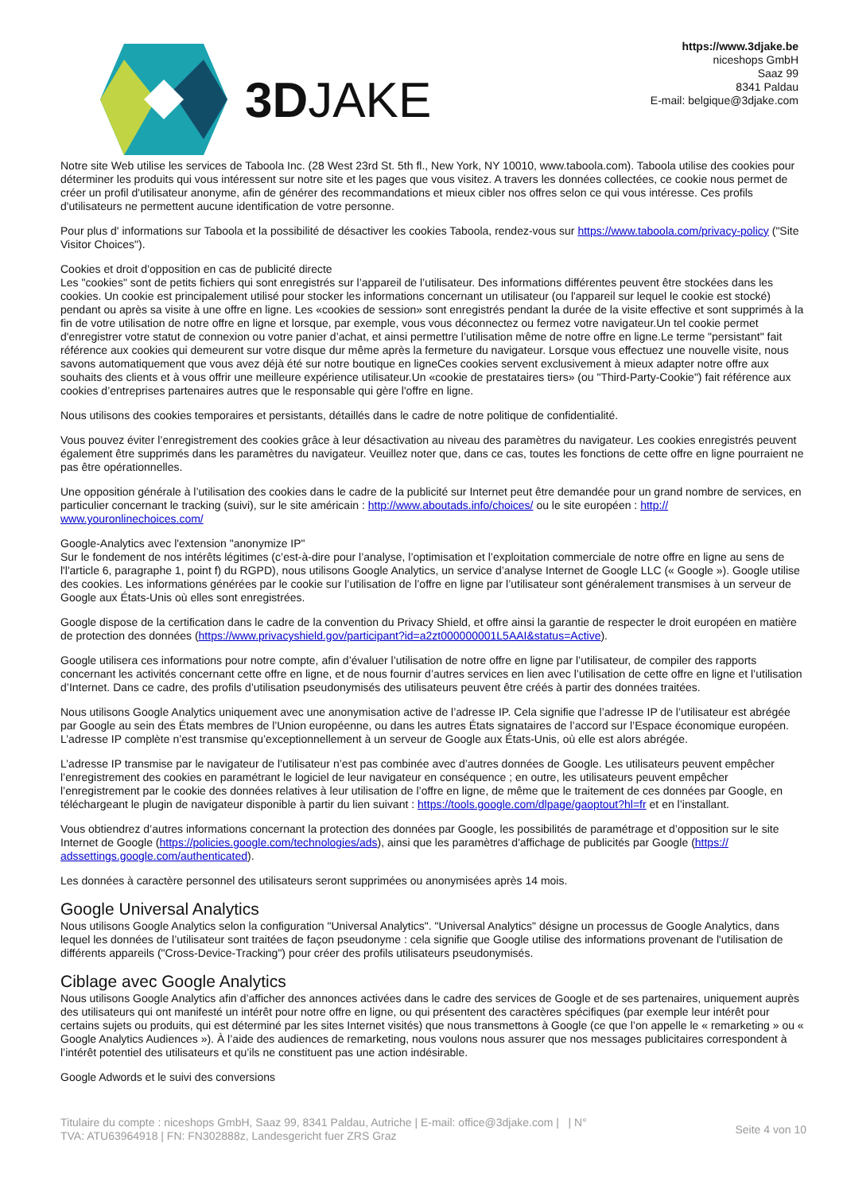3DJAKE
https://www.3djake.be
niceshops GmbH
Saaz 99
8341 Paldau
E-mail: belgique@3djake.com
Notre site Web utilise les services de Taboola Inc. (28 West 23rd St. 5th fl., New York, NY 10010, www.taboola.com). Taboola utilise des cookies pour déterminer les produits qui vous intéressent sur notre site et les pages que vous visitez. A travers les données collectées, ce cookie nous permet de créer un profil d'utilisateur anonyme, afin de générer des recommandations et mieux cibler nos offres selon ce qui vous intéresse. Ces profils d'utilisateurs ne permettent aucune identification de votre personne.
Pour plus d' informations sur Taboola et la possibilité de désactiver les cookies Taboola, rendez-vous sur https://www.taboola.com/privacy-policy ("Site Visitor Choices").
Cookies et droit d’opposition en cas de publicité directe
Les "cookies" sont de petits fichiers qui sont enregistrés sur l’appareil de l’utilisateur. Des informations différentes peuvent être stockées dans les cookies. Un cookie est principalement utilisé pour stocker les informations concernant un utilisateur (ou l'appareil sur lequel le cookie est stocké) pendant ou après sa visite à une offre en ligne. Les «cookies de session» sont enregistrés pendant la durée de la visite effective et sont supprimés à la fin de votre utilisation de notre offre en ligne et lorsque, par exemple, vous vous déconnectez ou fermez votre navigateur.Un tel cookie permet d'enregistrer votre statut de connexion ou votre panier d’achat, et ainsi permettre l’utilisation même de notre offre en ligne.Le terme "persistant" fait référence aux cookies qui demeurent sur votre disque dur même après la fermeture du navigateur. Lorsque vous effectuez une nouvelle visite, nous savons automatiquement que vous avez déjà été sur notre boutique en ligneCes cookies servent exclusivement à mieux adapter notre offre aux souhaits des clients et à vous offrir une meilleure expérience utilisateur.Un «cookie de prestataires tiers» (ou "Third-Party-Cookie") fait référence aux cookies d’entreprises partenaires autres que le responsable qui gère l'offre en ligne.
Nous utilisons des cookies temporaires et persistants, détaillés dans le cadre de notre politique de confidentialité.
Vous pouvez éviter l’enregistrement des cookies grâce à leur désactivation au niveau des paramètres du navigateur. Les cookies enregistrés peuvent également être supprimés dans les paramètres du navigateur. Veuillez noter que, dans ce cas, toutes les fonctions de cette offre en ligne pourraient ne pas être opérationnelles.
Une opposition générale à l’utilisation des cookies dans le cadre de la publicité sur Internet peut être demandée pour un grand nombre de services, en particulier concernant le tracking (suivi), sur le site américain : http://www.aboutads.info/choices/ ou le site européen : http://
www.youronlinechoices.com/
Google-Analytics avec l'extension "anonymize IP"
Sur le fondement de nos intérêts légitimes (c’est-à-dire pour l’analyse, l’optimisation et l’exploitation commerciale de notre offre en ligne au sens de l'l'article 6, paragraphe 1, point f) du RGPD), nous utilisons Google Analytics, un service d’analyse Internet de Google LLC (« Google »). Google utilise des cookies. Les informations générées par le cookie sur l’utilisation de l’offre en ligne par l’utilisateur sont généralement transmises à un serveur de Google aux États-Unis où elles sont enregistrées.
Google dispose de la certification dans le cadre de la convention du Privacy Shield, et offre ainsi la garantie de respecter le droit européen en matière de protection des données (https://www.privacyshield.gov/participant?id=a2zt000000001L5AAI&status=Active).
Google utilisera ces informations pour notre compte, afin d’évaluer l’utilisation de notre offre en ligne par l’utilisateur, de compiler des rapports concernant les activités concernant cette offre en ligne, et de nous fournir d’autres services en lien avec l’utilisation de cette offre en ligne et l’utilisation d’Internet. Dans ce cadre, des profils d’utilisation pseudonymisés des utilisateurs peuvent être créés à partir des données traitées.
Nous utilisons Google Analytics uniquement avec une anonymisation active de l’adresse IP. Cela signifie que l’adresse IP de l’utilisateur est abrégée par Google au sein des États membres de l’Union européenne, ou dans les autres États signataires de l’accord sur l’Espace économique européen. L’adresse IP complète n’est transmise qu’exceptionnellement à un serveur de Google aux États-Unis, où elle est alors abrégée.
L’adresse IP transmise par le navigateur de l’utilisateur n’est pas combinée avec d’autres données de Google. Les utilisateurs peuvent empêcher l’enregistrement des cookies en paramétrant le logiciel de leur navigateur en conséquence ; en outre, les utilisateurs peuvent empêcher l’enregistrement par le cookie des données relatives à leur utilisation de l’offre en ligne, de même que le traitement de ces données par Google, en téléchargeant le plugin de navigateur disponible à partir du lien suivant : https://tools.google.com/dlpage/gaoptout?hl=fr et en l’installant.
Vous obtiendrez d’autres informations concernant la protection des données par Google, les possibilités de paramétrage et d’opposition sur le site Internet de Google (https://policies.google.com/technologies/ads), ainsi que les paramètres d'affichage de publicités par Google (https://
adssettings.google.com/authenticated).
Les données à caractère personnel des utilisateurs seront supprimées ou anonymisées après 14 mois.
Google Universal Analytics
Nous utilisons Google Analytics selon la configuration "Universal Analytics". "Universal Analytics" désigne un processus de Google Analytics, dans lequel les données de l’utilisateur sont traitées de façon pseudonyme : cela signifie que Google utilise des informations provenant de l'utilisation de différents appareils ("Cross-Device-Tracking") pour créer des profils utilisateurs pseudonymisés.
Ciblage avec Google Analytics
Nous utilisons Google Analytics afin d’afficher des annonces activées dans le cadre des services de Google et de ses partenaires, uniquement auprès des utilisateurs qui ont manifesté un intérêt pour notre offre en ligne, ou qui présentent des caractères spécifiques (par exemple leur intérêt pour certains sujets ou produits, qui est déterminé par les sites Internet visités) que nous transmettons à Google (ce que l’on appelle le « remarketing » ou « Google Analytics Audiences »). À l’aide des audiences de remarketing, nous voulons nous assurer que nos messages publicitaires correspondent à l’intérêt potentiel des utilisateurs et qu’ils ne constituent pas une action indésirable.
Google Adwords et le suivi des conversions
Titulaire du compte : niceshops GmbH, Saaz 99, 8341 Paldau, Autriche | E-mail: office@3djake.com | | N°
TVA: ATU63964918 | FN: FN302888z, Landesgericht fuer ZRS Graz
Seite 4 von 10